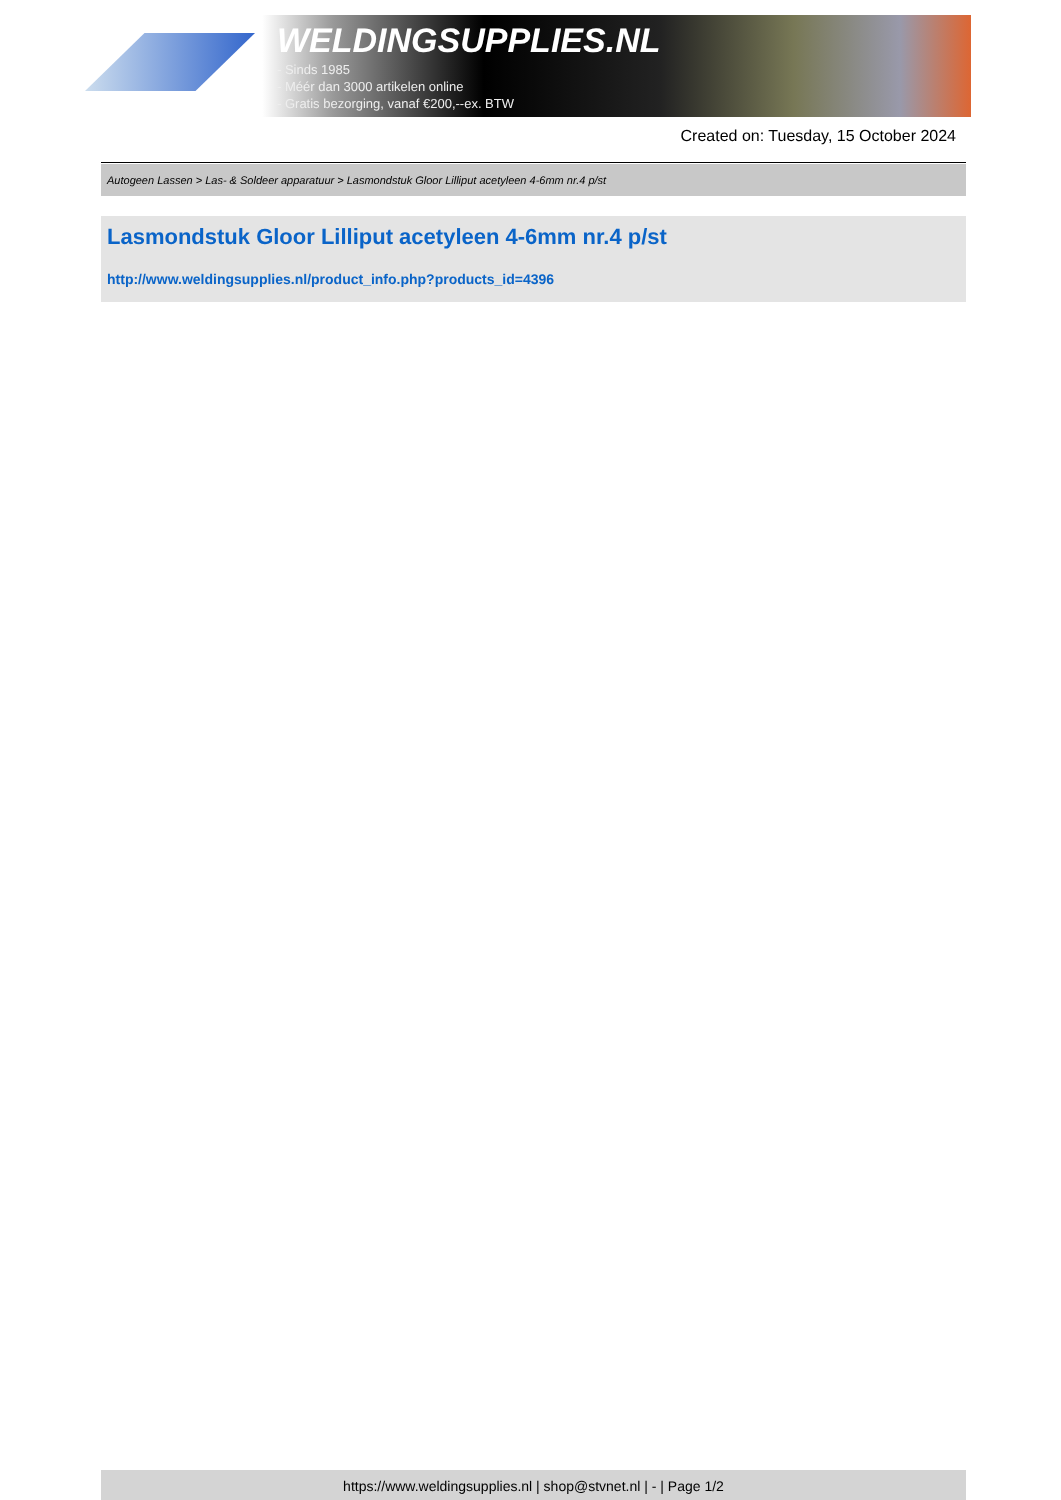WELDINGSUPPLIES.NL
- Sinds 1985
- Méér dan 3000 artikelen online
- Gratis bezorging, vanaf €200,--ex. BTW
Created on: Tuesday, 15 October 2024
Autogeen Lassen > Las- & Soldeer apparatuur > Lasmondstuk Gloor Lilliput acetyleen 4-6mm nr.4 p/st
Lasmondstuk Gloor Lilliput acetyleen 4-6mm nr.4 p/st
http://www.weldingsupplies.nl/product_info.php?products_id=4396
https://www.weldingsupplies.nl | shop@stvnet.nl | - | Page 1/2